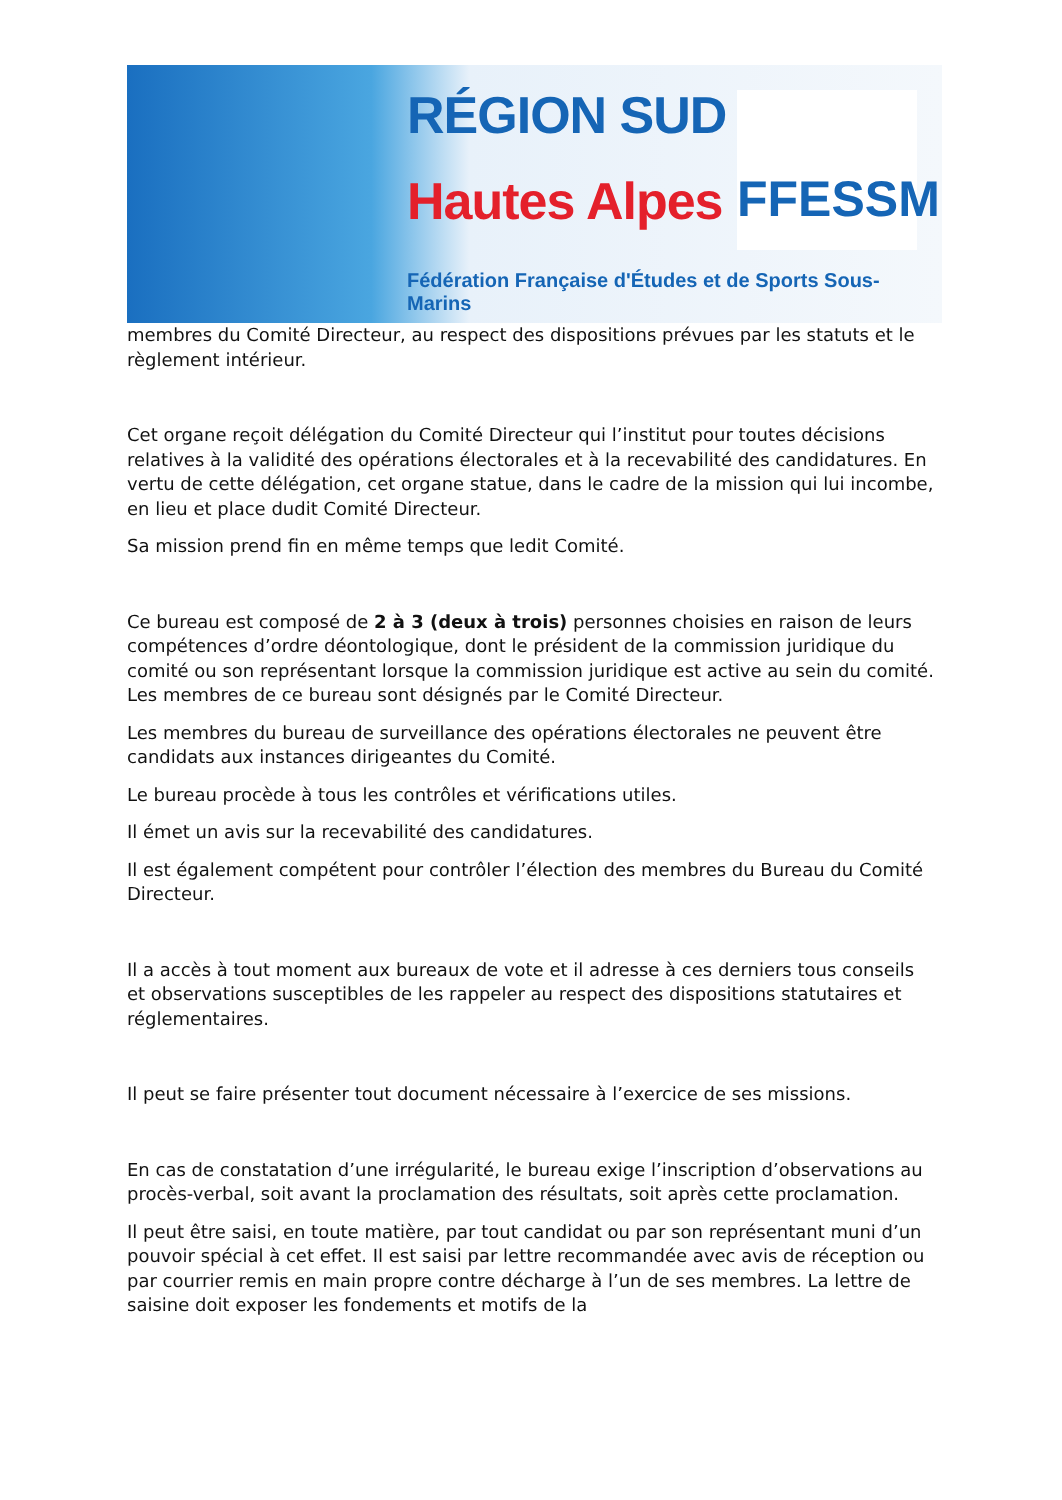RÉGION SUD
Hautes Alpes
Fédération Française d'Études et de Sports Sous-Marins
FFESSM
membres du Comité Directeur, au respect des dispositions prévues par les statuts et le règlement intérieur.
Cet organe reçoit délégation du Comité Directeur qui l’institut pour toutes décisions relatives à la validité des opérations électorales et à la recevabilité des candidatures. En vertu de cette délégation, cet organe statue, dans le cadre de la mission qui lui incombe, en lieu et place dudit Comité Directeur.
Sa mission prend fin en même temps que ledit Comité.
Ce bureau est composé de 2 à 3 (deux à trois) personnes choisies en raison de leurs compétences d’ordre déontologique, dont le président de la commission juridique du comité ou son représentant lorsque la commission juridique est active au sein du comité. Les membres de ce bureau sont désignés par le Comité Directeur.
Les membres du bureau de surveillance des opérations électorales ne peuvent être candidats aux instances dirigeantes du Comité.
Le bureau procède à tous les contrôles et vérifications utiles.
Il émet un avis sur la recevabilité des candidatures.
Il est également compétent pour contrôler l’élection des membres du Bureau du Comité Directeur.
Il a accès à tout moment aux bureaux de vote et il adresse à ces derniers tous conseils et observations susceptibles de les rappeler au respect des dispositions statutaires et réglementaires.
Il peut se faire présenter tout document nécessaire à l’exercice de ses missions.
En cas de constatation d’une irrégularité, le bureau exige l’inscription d’observations au procès-verbal, soit avant la proclamation des résultats, soit après cette proclamation.
Il peut être saisi, en toute matière, par tout candidat ou par son représentant muni d’un pouvoir spécial à cet effet. Il est saisi par lettre recommandée avec avis de réception ou par courrier remis en main propre contre décharge à l’un de ses membres. La lettre de saisine doit exposer les fondements et motifs de la